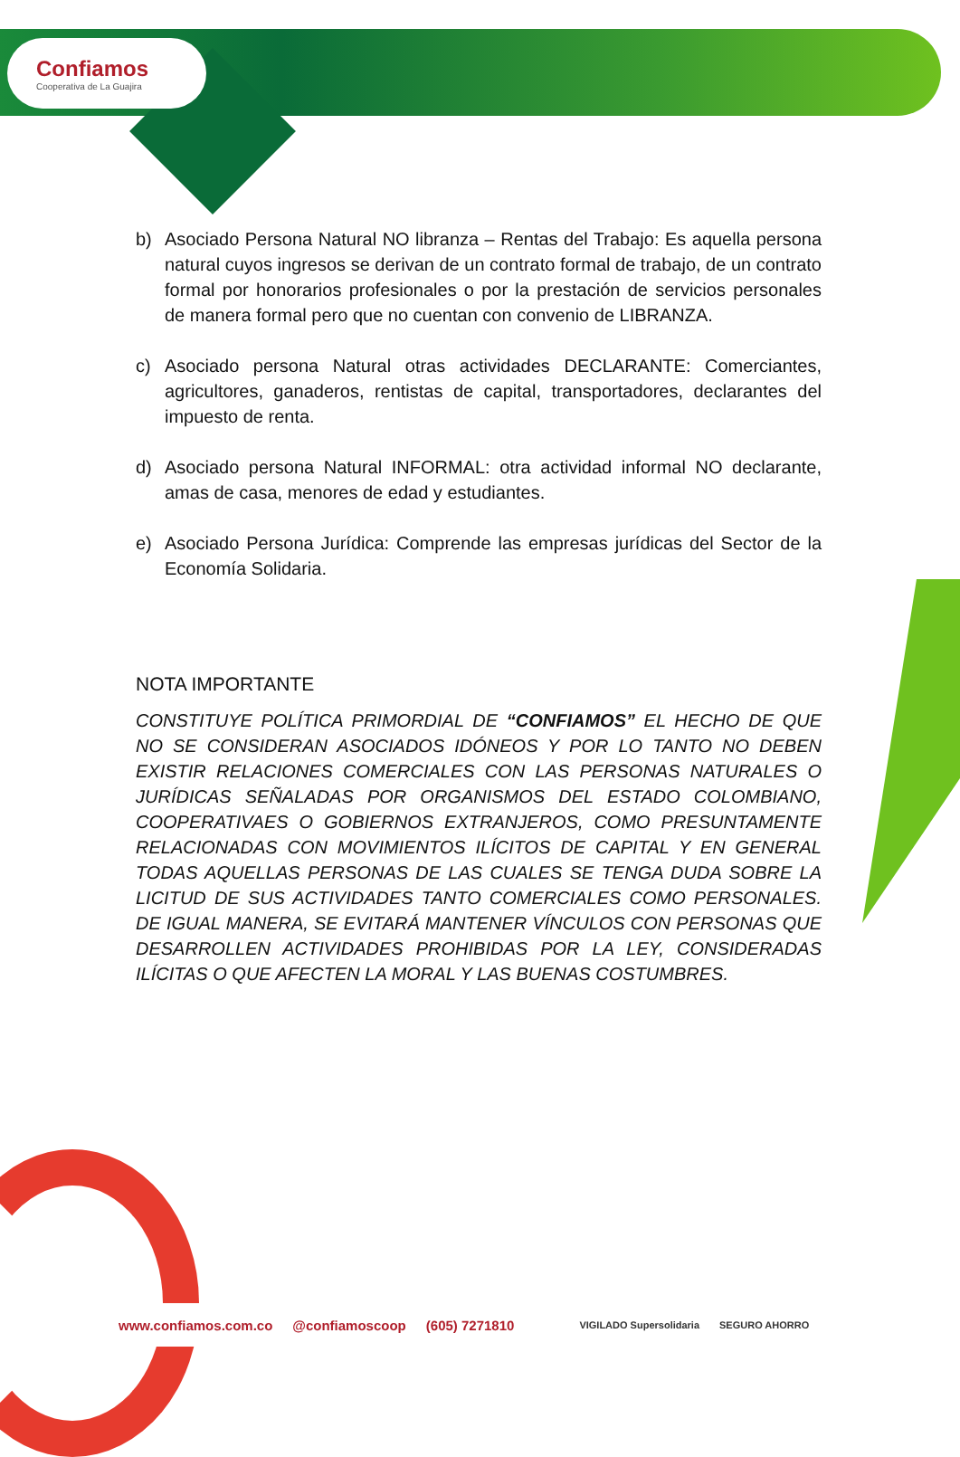Confiamos
Cooperativa de La Guajira
b) Asociado Persona Natural NO libranza – Rentas del Trabajo: Es aquella persona natural cuyos ingresos se derivan de un contrato formal de trabajo, de un contrato formal por honorarios profesionales o por la prestación de servicios personales de manera formal pero que no cuentan con convenio de LIBRANZA.
c) Asociado persona Natural otras actividades DECLARANTE: Comerciantes, agricultores, ganaderos, rentistas de capital, transportadores, declarantes del impuesto de renta.
d) Asociado persona Natural INFORMAL: otra actividad informal NO declarante, amas de casa, menores de edad y estudiantes.
e) Asociado Persona Jurídica: Comprende las empresas jurídicas del Sector de la Economía Solidaria.
NOTA IMPORTANTE
CONSTITUYE POLÍTICA PRIMORDIAL DE “CONFIAMOS” EL HECHO DE QUE NO SE CONSIDERAN ASOCIADOS IDÓNEOS Y POR LO TANTO NO DEBEN EXISTIR RELACIONES COMERCIALES CON LAS PERSONAS NATURALES O JURÍDICAS SEÑALADAS POR ORGANISMOS DEL ESTADO COLOMBIANO, COOPERATIVAES O GOBIERNOS EXTRANJEROS, COMO PRESUNTAMENTE RELACIONADAS CON MOVIMIENTOS ILÍCITOS DE CAPITAL Y EN GENERAL TODAS AQUELLAS PERSONAS DE LAS CUALES SE TENGA DUDA SOBRE LA LICITUD DE SUS ACTIVIDADES TANTO COMERCIALES COMO PERSONALES. DE IGUAL MANERA, SE EVITARÁ MANTENER VÍNCULOS CON PERSONAS QUE DESARROLLEN ACTIVIDADES PROHIBIDAS POR LA LEY, CONSIDERADAS ILÍCITAS O QUE AFECTEN LA MORAL Y LAS BUENAS COSTUMBRES.
www.confiamos.com.co @confiamoscoop (605) 7271810 VIGILADO Supersolidaria SEGURO AHORRO